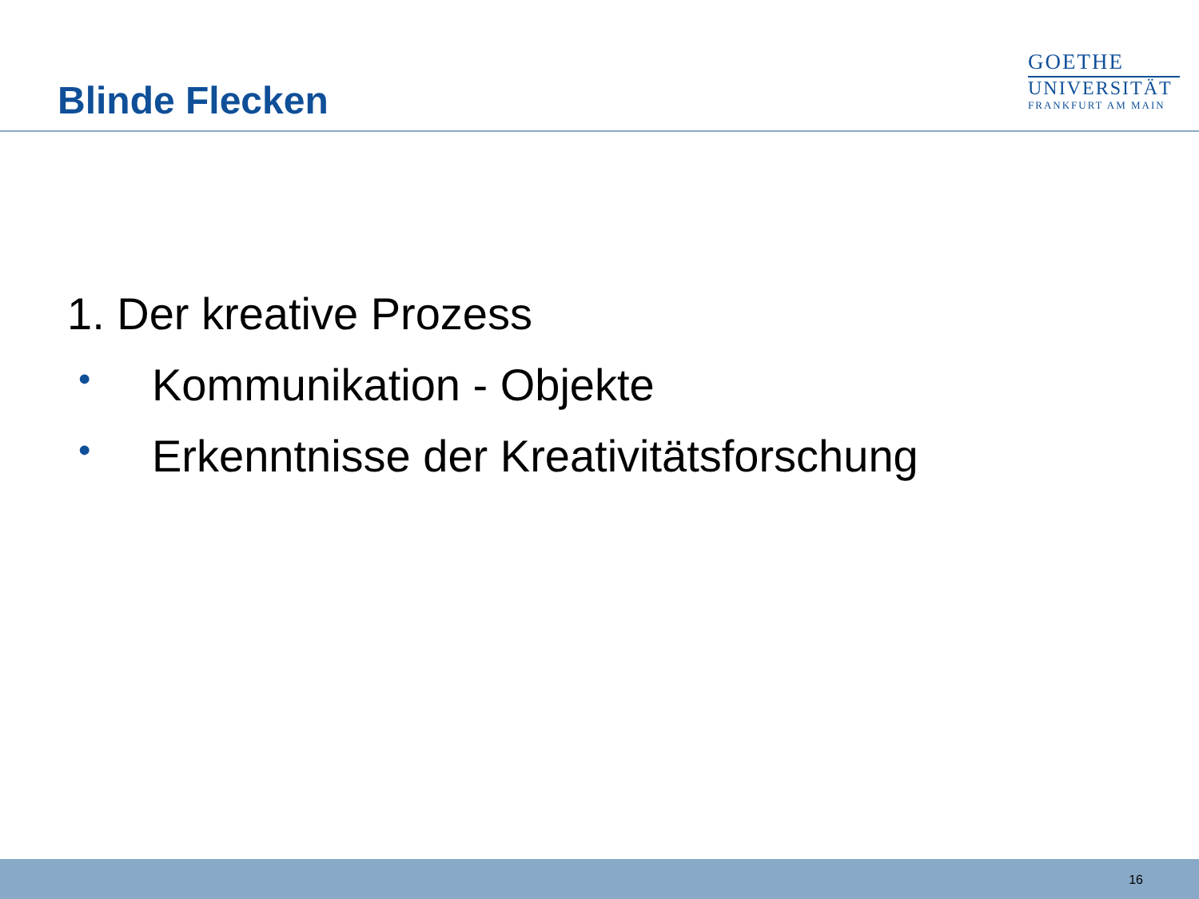Blinde Flecken
GOETHE
UNIVERSITÄT
FRANKFURT AM MAIN
1. Der kreative Prozess
• Kommunikation - Objekte
• Erkenntnisse der Kreativitätsforschung
16